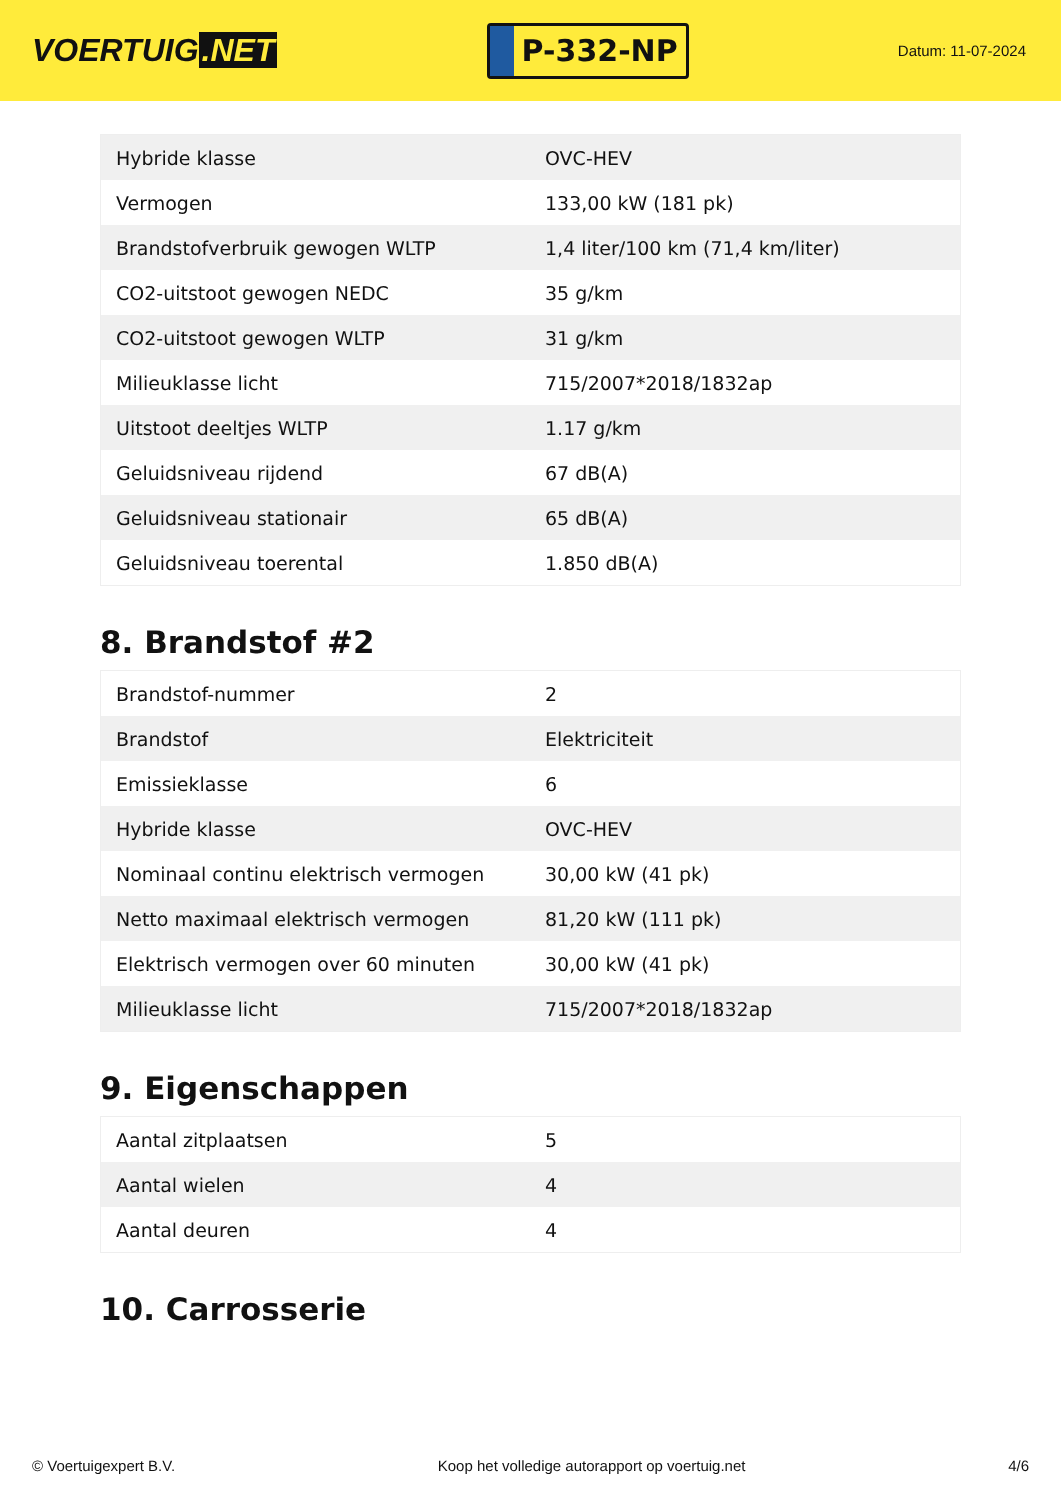VOERTUIG.NET
P-332-NP
Datum: 11-07-2024
| Hybride klasse | OVC-HEV |
| Vermogen | 133,00 kW (181 pk) |
| Brandstofverbruik gewogen WLTP | 1,4 liter/100 km (71,4 km/liter) |
| CO2-uitstoot gewogen NEDC | 35 g/km |
| CO2-uitstoot gewogen WLTP | 31 g/km |
| Milieuklasse licht | 715/2007*2018/1832ap |
| Uitstoot deeltjes WLTP | 1.17 g/km |
| Geluidsniveau rijdend | 67 dB(A) |
| Geluidsniveau stationair | 65 dB(A) |
| Geluidsniveau toerental | 1.850 dB(A) |
8. Brandstof #2
| Brandstof-nummer | 2 |
| Brandstof | Elektriciteit |
| Emissieklasse | 6 |
| Hybride klasse | OVC-HEV |
| Nominaal continu elektrisch vermogen | 30,00 kW (41 pk) |
| Netto maximaal elektrisch vermogen | 81,20 kW (111 pk) |
| Elektrisch vermogen over 60 minuten | 30,00 kW (41 pk) |
| Milieuklasse licht | 715/2007*2018/1832ap |
9. Eigenschappen
| Aantal zitplaatsen | 5 |
| Aantal wielen | 4 |
| Aantal deuren | 4 |
10. Carrosserie
© Voertuigexpert B.V. Koop het volledige autorapport op voertuig.net 4/6